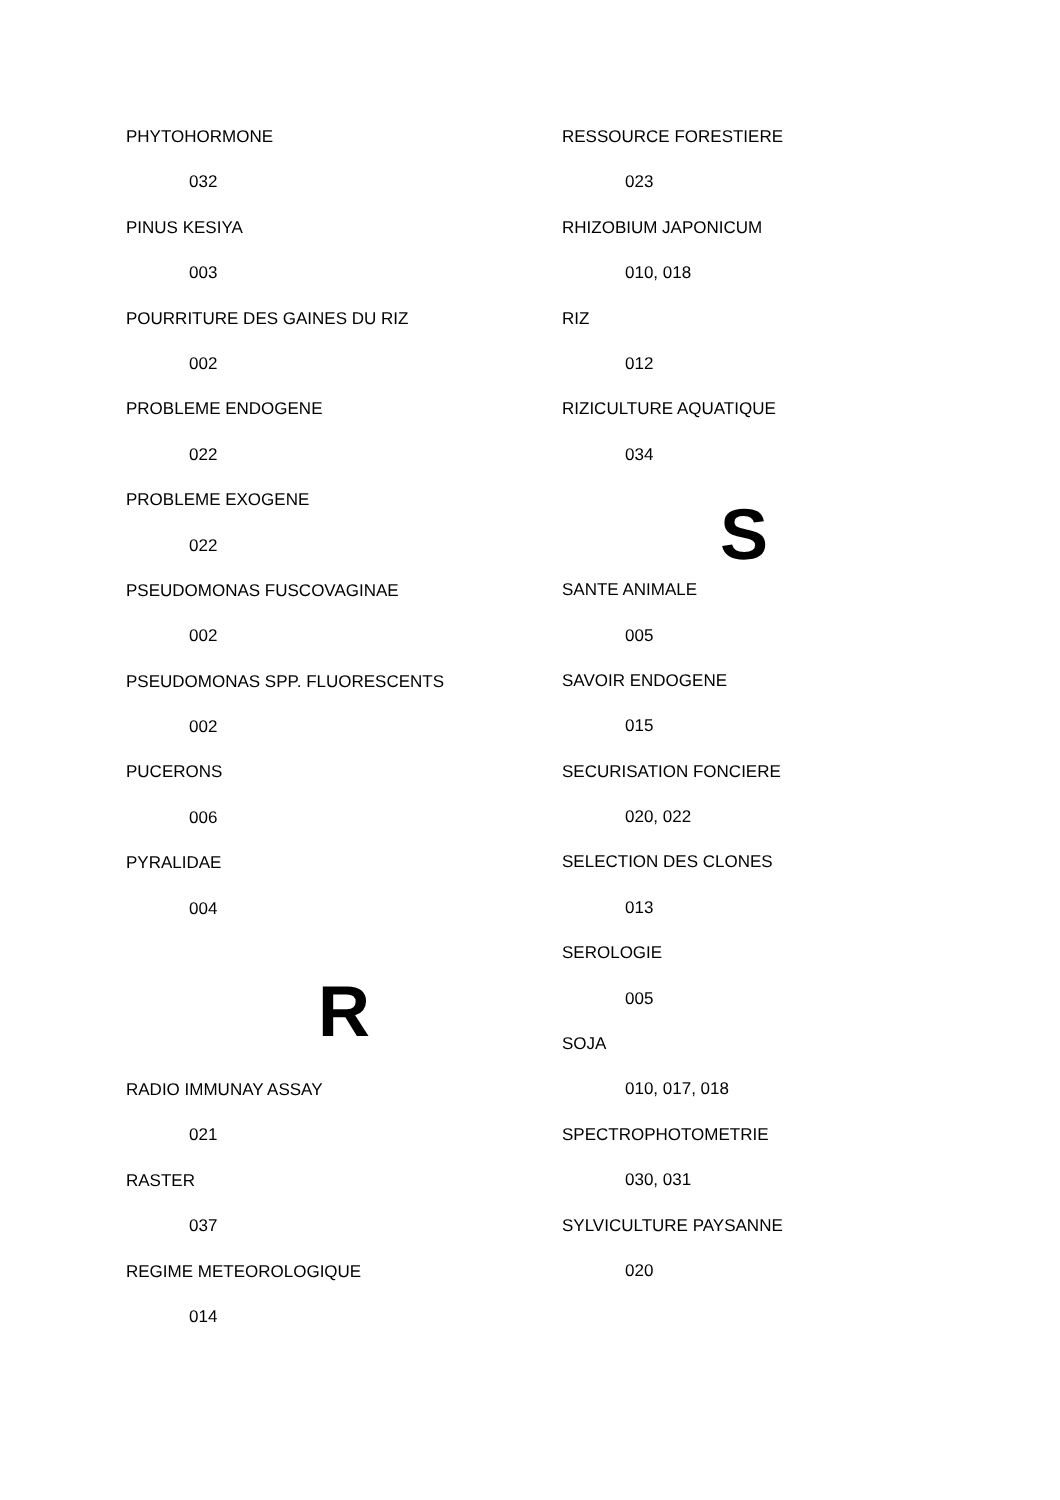PHYTOHORMONE
032
PINUS KESIYA
003
POURRITURE DES GAINES DU RIZ
002
PROBLEME ENDOGENE
022
PROBLEME EXOGENE
022
PSEUDOMONAS FUSCOVAGINAE
002
PSEUDOMONAS SPP. FLUORESCENTS
002
PUCERONS
006
PYRALIDAE
004
R
RADIO IMMUNAY ASSAY
021
RASTER
037
REGIME METEOROLOGIQUE
014
RESSOURCE FORESTIERE
023
RHIZOBIUM JAPONICUM
010, 018
RIZ
012
RIZICULTURE AQUATIQUE
034
S
SANTE ANIMALE
005
SAVOIR ENDOGENE
015
SECURISATION FONCIERE
020, 022
SELECTION DES CLONES
013
SEROLOGIE
005
SOJA
010, 017, 018
SPECTROPHOTOMETRIE
030, 031
SYLVICULTURE PAYSANNE
020